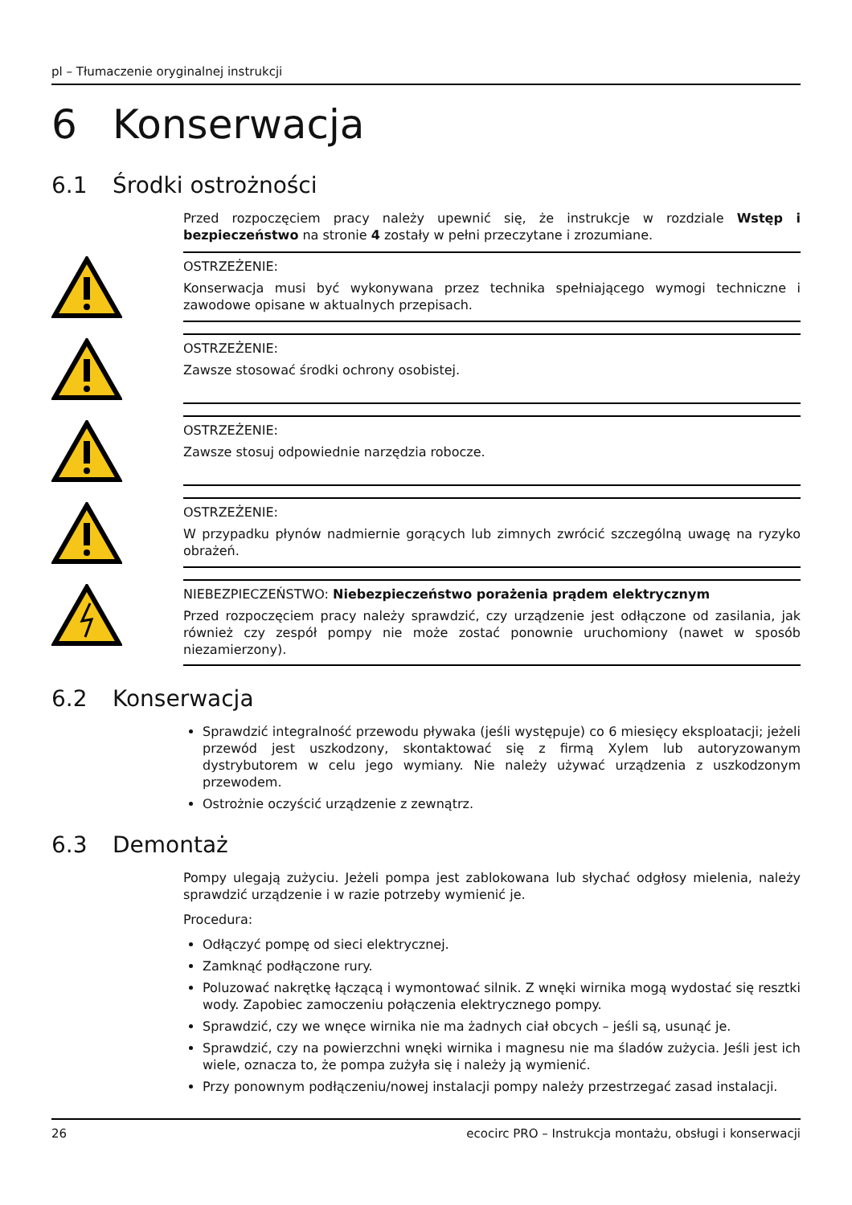pl – Tłumaczenie oryginalnej instrukcji
6 Konserwacja
6.1 Środki ostrożności
Przed rozpoczęciem pracy należy upewnić się, że instrukcje w rozdziale Wstęp i bezpieczeństwo na stronie 4 zostały w pełni przeczytane i zrozumiane.
OSTRZEŻENIE:
Konserwacja musi być wykonywana przez technika spełniającego wymogi techniczne i zawodowe opisane w aktualnych przepisach.
OSTRZEŻENIE:
Zawsze stosować środki ochrony osobistej.
OSTRZEŻENIE:
Zawsze stosuj odpowiednie narzędzia robocze.
OSTRZEŻENIE:
W przypadku płynów nadmiernie gorących lub zimnych zwrócić szczególną uwagę na ryzyko obrażeń.
NIEBEZPIECZEŃSTWO: Niebezpieczeństwo porażenia prądem elektrycznym
Przed rozpoczęciem pracy należy sprawdzić, czy urządzenie jest odłączone od zasilania, jak również czy zespół pompy nie może zostać ponownie uruchomiony (nawet w sposób niezamierzony).
6.2 Konserwacja
Sprawdzić integralność przewodu pływaka (jeśli występuje) co 6 miesięcy eksploatacji; jeżeli przewód jest uszkodzony, skontaktować się z firmą Xylem lub autoryzowanym dystrybutorem w celu jego wymiany. Nie należy używać urządzenia z uszkodzonym przewodem.
Ostrożnie oczyścić urządzenie z zewnątrz.
6.3 Demontaż
Pompy ulegają zużyciu. Jeżeli pompa jest zablokowana lub słychać odgłosy mielenia, należy sprawdzić urządzenie i w razie potrzeby wymienić je.
Procedura:
Odłączyć pompę od sieci elektrycznej.
Zamknąć podłączone rury.
Poluzować nakrętkę łączącą i wymontować silnik. Z wnęki wirnika mogą wydostać się resztki wody. Zapobiec zamoczeniu połączenia elektrycznego pompy.
Sprawdzić, czy we wnęce wirnika nie ma żadnych ciał obcych – jeśli są, usunąć je.
Sprawdzić, czy na powierzchni wnęki wirnika i magnesu nie ma śladów zużycia. Jeśli jest ich wiele, oznacza to, że pompa zużyła się i należy ją wymienić.
Przy ponownym podłączeniu/nowej instalacji pompy należy przestrzegać zasad instalacji.
26 ecocirc PRO – Instrukcja montażu, obsługi i konserwacji